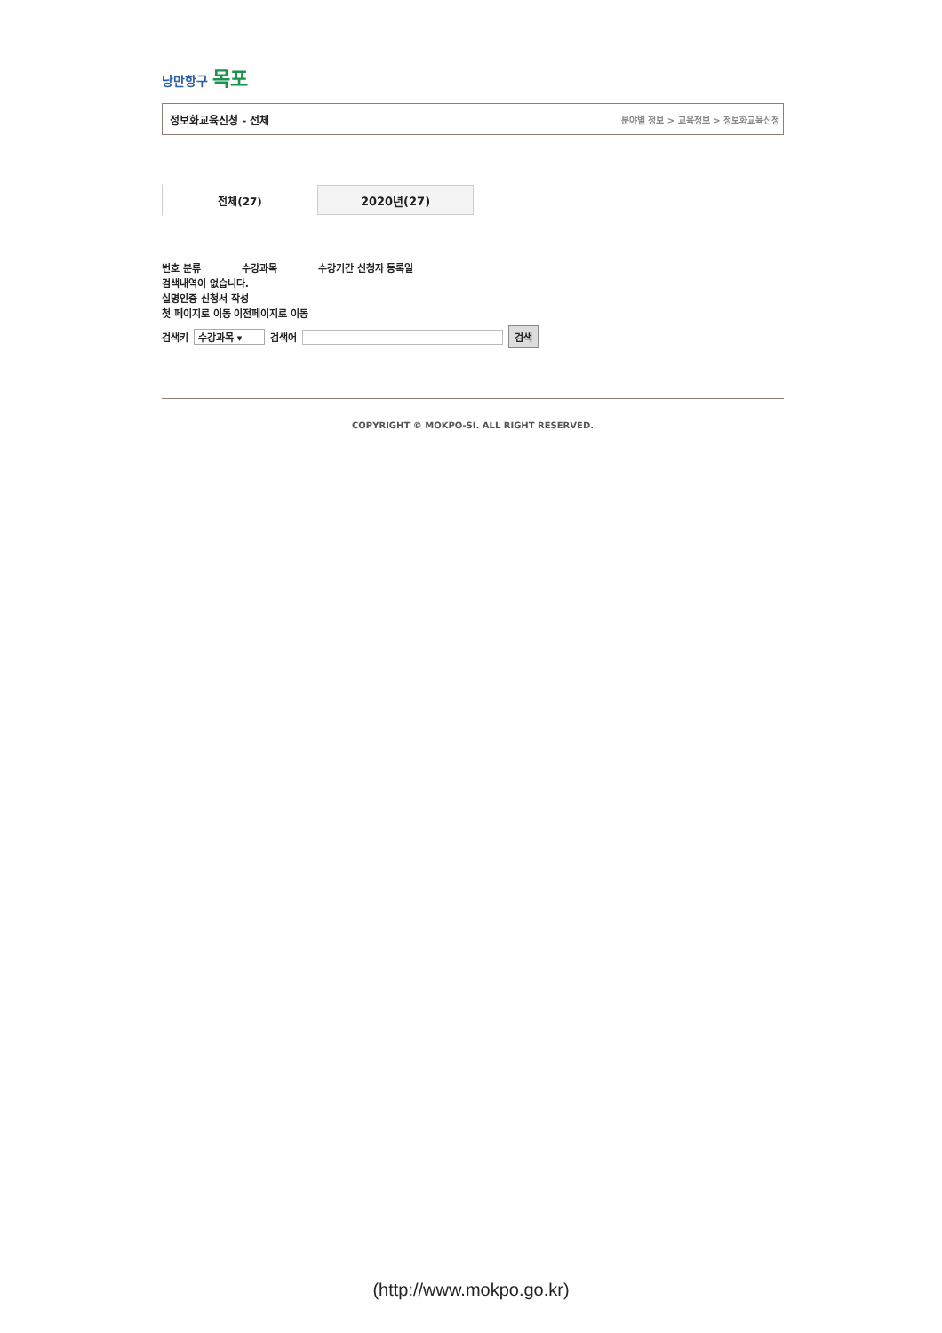낭만항구 목포
정보화교육신청 - 전체 분야별 정보 > 교육정보 > 정보화교육신청
전체(27) 2020년(27)
번호 분류 수강과목 수강기간 신청자 등록일
검색내역이 없습니다.
실명인증 신청서 작성
첫 페이지로 이동 이전페이지로 이동
검색키 수강과목 ▾ 검색어 검색
COPYRIGHT © MOKPO-SI. ALL RIGHT RESERVED.
(http://www.mokpo.go.kr)